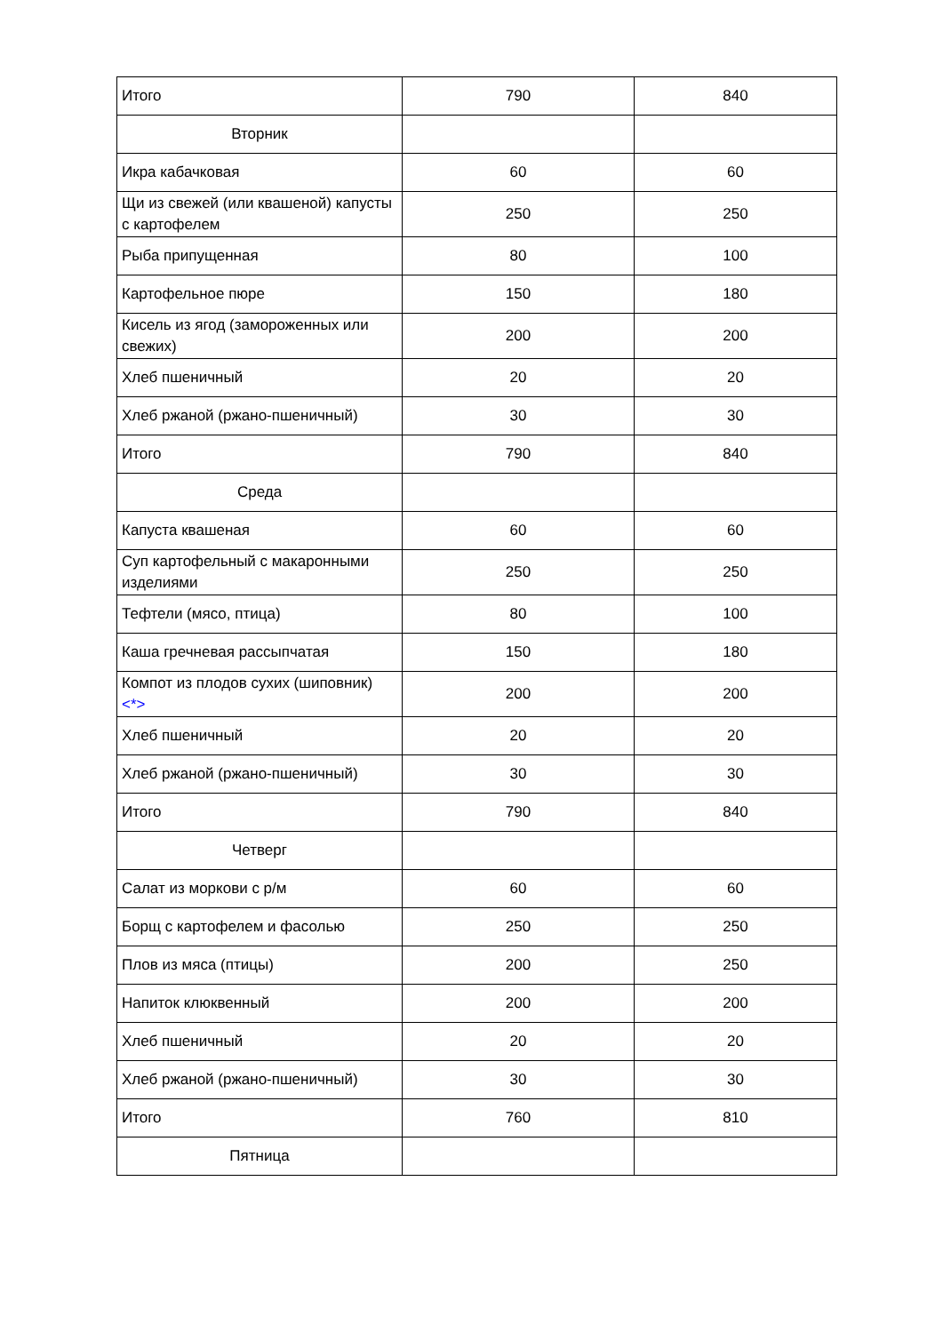| Итого | 790 | 840 |
| Вторник | | |
| Икра кабачковая | 60 | 60 |
| Щи из свежей (или квашеной) капусты с картофелем | 250 | 250 |
| Рыба припущенная | 80 | 100 |
| Картофельное пюре | 150 | 180 |
| Кисель из ягод (замороженных или свежих) | 200 | 200 |
| Хлеб пшеничный | 20 | 20 |
| Хлеб ржаной (ржано-пшеничный) | 30 | 30 |
| Итого | 790 | 840 |
| Среда | | |
| Капуста квашеная | 60 | 60 |
| Суп картофельный с макаронными изделиями | 250 | 250 |
| Тефтели (мясо, птица) | 80 | 100 |
| Каша гречневая рассыпчатая | 150 | 180 |
| Компот из плодов сухих (шиповник) <*> | 200 | 200 |
| Хлеб пшеничный | 20 | 20 |
| Хлеб ржаной (ржано-пшеничный) | 30 | 30 |
| Итого | 790 | 840 |
| Четверг | | |
| Салат из моркови с р/м | 60 | 60 |
| Борщ с картофелем и фасолью | 250 | 250 |
| Плов из мяса (птицы) | 200 | 250 |
| Напиток клюквенный | 200 | 200 |
| Хлеб пшеничный | 20 | 20 |
| Хлеб ржаной (ржано-пшеничный) | 30 | 30 |
| Итого | 760 | 810 |
| Пятница | | |